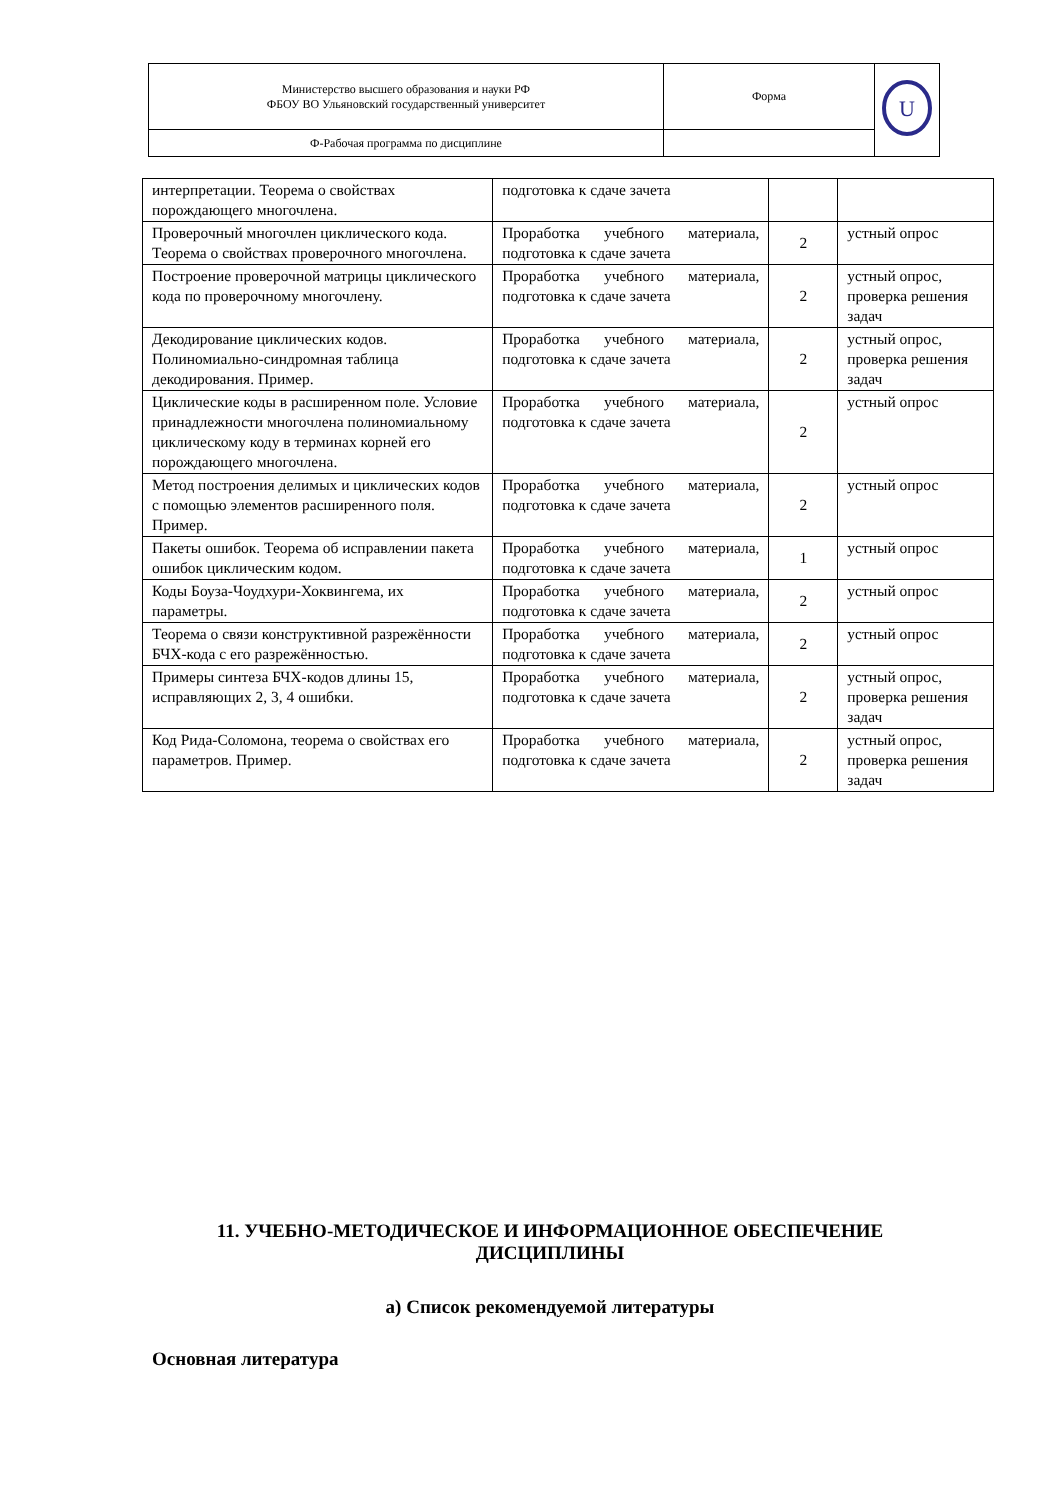| Министерство высшего образования и науки РФ ФБОУ ВО Ульяновский государственный университет | Форма | U |
| Ф-Рабочая программа по дисциплине | | |
| интерпретации. Теорема о свойствах порождающего многочлена. | подготовка к сдаче зачета | | |
| Проверочный многочлен циклического кода. Теорема о свойствах проверочного многочлена. | Проработка учебного материала, подготовка к сдаче зачета | 2 | устный опрос |
| Построение проверочной матрицы циклического кода по проверочному многочлену. | Проработка учебного материала, подготовка к сдаче зачета | 2 | устный опрос, проверка решения задач |
| Декодирование циклических кодов. Полиномиально-синдромная таблица декодирования. Пример. | Проработка учебного материала, подготовка к сдаче зачета | 2 | устный опрос, проверка решения задач |
| Циклические коды в расширенном поле. Условие принадлежности многочлена полиномиальному циклическому коду в терминах корней его порождающего многочлена. | Проработка учебного материала, подготовка к сдаче зачета | 2 | устный опрос |
| Метод построения делимых и циклических кодов с помощью элементов расширенного поля. Пример. | Проработка учебного материала, подготовка к сдаче зачета | 2 | устный опрос |
| Пакеты ошибок. Теорема об исправлении пакета ошибок циклическим кодом. | Проработка учебного материала, подготовка к сдаче зачета | 1 | устный опрос |
| Коды Боуза-Чоудхури-Хоквингема, их параметры. | Проработка учебного материала, подготовка к сдаче зачета | 2 | устный опрос |
| Теорема о связи конструктивной разрежённости БЧХ-кода с его разрежённостью. | Проработка учебного материала, подготовка к сдаче зачета | 2 | устный опрос |
| Примеры синтеза БЧХ-кодов длины 15, исправляющих 2, 3, 4 ошибки. | Проработка учебного материала, подготовка к сдаче зачета | 2 | устный опрос, проверка решения задач |
| Код Рида-Соломона, теорема о свойствах его параметров. Пример. | Проработка учебного материала, подготовка к сдаче зачета | 2 | устный опрос, проверка решения задач |
11. УЧЕБНО-МЕТОДИЧЕСКОЕ И ИНФОРМАЦИОННОЕ ОБЕСПЕЧЕНИЕ ДИСЦИПЛИНЫ
а) Список рекомендуемой литературы
Основная литература